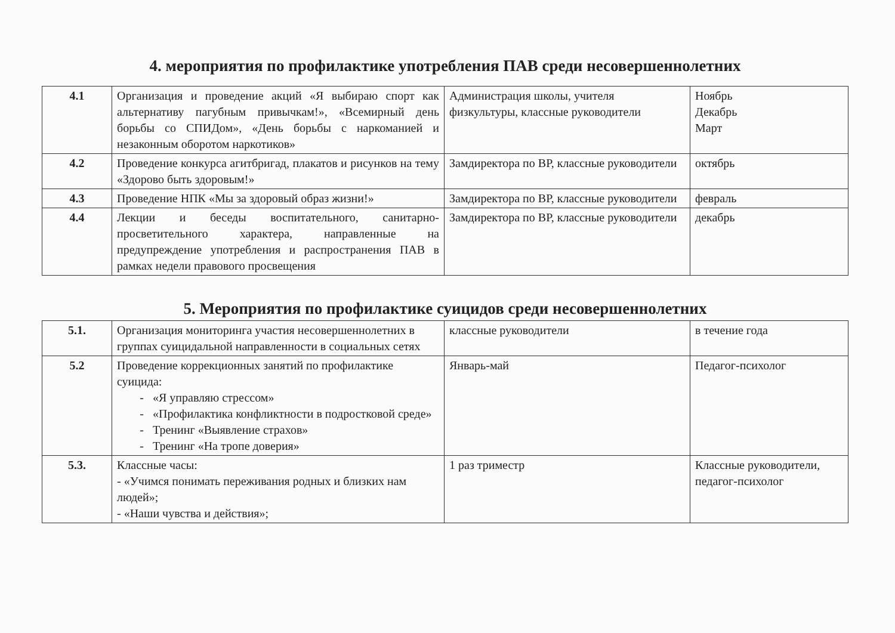4. мероприятия по профилактике употребления ПАВ среди несовершеннолетних
| 4.1 | Организация и проведение акций «Я выбираю спорт как альтернативу пагубным привычкам!», «Всемирный день борьбы со СПИДом», «День борьбы с наркоманией и незаконным оборотом наркотиков» | Администрация школы, учителя физкультуры, классные руководители | Ноябрь Декабрь Март |
| 4.2 | Проведение конкурса агитбригад, плакатов и рисунков на тему «Здорово быть здоровым!» | Замдиректора по ВР, классные руководители | октябрь |
| 4.3 | Проведение НПК «Мы за здоровый образ жизни!» | Замдиректора по ВР, классные руководители | февраль |
| 4.4 | Лекции и беседы воспитательного, санитарно-просветительного характера, направленные на предупреждение употребления и распространения ПАВ в рамках недели правового просвещения | Замдиректора по ВР, классные руководители | декабрь |
5. Мероприятия по профилактике суицидов среди несовершеннолетних
| 5.1. | Организация мониторинга участия несовершеннолетних в группах суицидальной направленности в социальных сетях | классные руководители | в течение года |
| 5.2 | Проведение коррекционных занятий по профилактике суицида: «Я управляю стрессом» «Профилактика конфликтности в подростковой среде» Тренинг «Выявление страхов» Тренинг «На тропе доверия» | Январь-май | Педагог-психолог |
| 5.3. | Классные часы: - «Учимся понимать переживания родных и близких нам людей»; - «Наши чувства и действия»; | 1 раз триместр | Классные руководители, педагог-психолог |